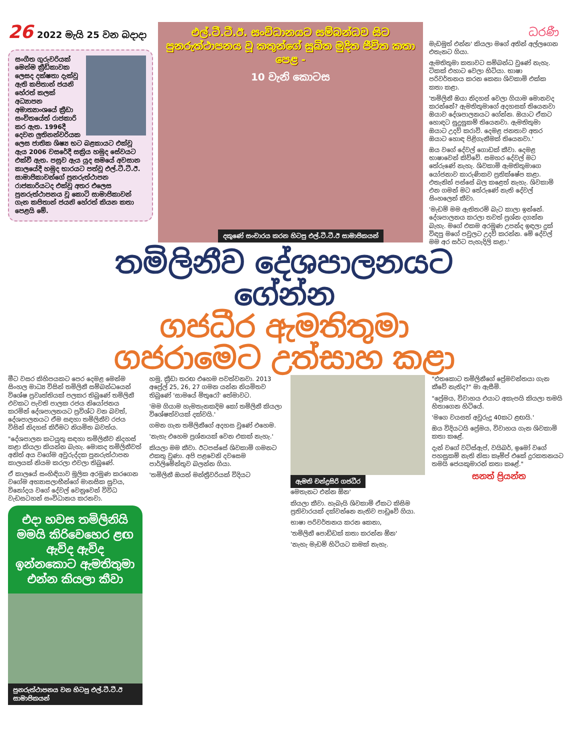26 2022 මැයි 25 වන බදාදා
සංගීත ගුරුවරියක් මෙන්ම ක්‍රීඩිකාවක ලෙසද දක්ෂතා දැක්වූ ඇති කපිතාන් ජයනි හේරත් කලක් අධ්‍යාපන අමාත්‍යාංශයේ ක්‍රීඩා සංවිතයේත් රාජකාරි කර ඇත. 1996දී දෙවන ලුතිනන්වරියක ලෙස ජාතික ශිෂ්‍ය භට බළකායට එක්වූ ඇය 2006 වසරේදී සක්‍රිය හමුද සේවයට එක්වී ඇත. පසුව ඇය යුද සමයේ අවසාන කාලයේදී හමුද භාරයට පත්වූ එල්.ටී.ටී.ඊ. සාමාජිකාවන්ගේ පුනරුත්ථාපන රාජකාරියටද එක්වූ අතර එලෙස පුනරුත්ථාපනය වූ කොටි සාමාජිකාවන් ගැන කපිතාන් ජයනි හේරත් කියන කතා පෙළයි මේ.
එල්.ටී.ටී.ඊ. සංවිධානයට සම්බන්ධව සිට පුනරුත්ථාපනය වූ කතුන්ගේ සුඛිත මුදිත ජීවිත කතා පෙළ -
10 වැනි කොටස
දකුණේ සංචාරය කරන හිටපු එල්.ටී.ටී.ඊ සාමාජිකයන්
ධරණී
මැඩමුත් එන්න' කියලා මගේ අතින් අල්ලගෙන එතැනට ගියා.
ඇමතිතුමා කතාවට සම්බන්ධ වුණේ නැහැ. ටිකක් එහාට වෙලා හිටියා. භාෂා පරිවර්තනය කරන කෙනා ශිවකාමි එක්ක කතා කළා.
'තමිලිනී ඔයා නිදහස් වෙලා ගියාම මොනවද කරන්නේ? ඇමතිතුමාගේ අදහසක් තියෙනවා ඔයාව දේශපාලනයට ගේන්න. ඔයාට ඒකට හොඳට සුදුසුකම් තියෙනවා. ඇමතිතුමා ඔයාට උදව් කරාවි. දෙමළ ජනතාව අතර ඔයාට හොඳ පිළිගැනීමක් තියෙනවා.'
ඔය වගේ දේවල් ගොඩක් කීවා. දෙමළ භාෂාවෙන් කිව්වේ. සමහර දේවල් මට තේරුණේ නැහැ. ශිවකාමි ඇමතිතුමාගෙ යෝජනාව කාරුණිකව ප්‍රතික්ෂේප කළා. එතැනින් පස්සේ බල කළෙත් නැහැ. ශිවකාමි එන ගමන් මට තේරුණේ නැති දේවල් සිංහලෙන් කීවා.
'මැඩම් මම ඇතිතරම් බැට කාලා ඉන්නේ. දේශපාලනය කරලා තවත් ප්‍රශ්න දගන්න බැහැ. මගේ එකම අරමුණ උපන්ද ඉඳලා දුක් විඳපු මගේ පවුලට උදව් කරන්න. මේ දේවල් මම අර සර්ට පැහැදිලි කළා.'
තමිලිනීව දේශපාලනයට ගේන්න
ගජධීර ඇමතිතුමා
ගජරාමෙට උත්සාහ කළා
මීට වසර කිහිපයකට පෙර දෙමළ මෙන්ම සිංහල මාධ්‍ය විසින් තමිලිනී සම්බන්ධයෙන් විශේෂ ප්‍රවෘත්තියක් පලකර තිබුණේ තමිලිනී එවකට පැවති පාලක රජය නියෝජනය කරමින් දේශපාලනයට ප්‍රවිශ්ට වන බවත්, දේශපාලනයට ඒම සඳහා තමිලිනීව රජය විසින් නිදහස් කිරීමට නියමිත බවත්ය.
"දේශපාලන කටයුතු සඳහා තමිලිනීව නිදහස් කළා කියලා කියන්න බැහැ. මොකද තමිලිනීවත් අනිත් අය වගේම අවුරුද්දක පුනරුත්ථාපන කාලයක් නියම කරලා එවලා තිබුණේ.
ඒ කාලයේ සංහිඳියාව මූලික අරමුණ කරගෙන වගේම අභ්‍යාසලාභීන්ගේ මානසික සුවය, විනෝදය වගේ දේවල් වෙනුවෙන් විවිධ වැඩසටහන් සංවිධානය කරනවා.
එදා හවස තමිලිනියි මමයි කිරිවෙහෙර ළඟ ඇවිද ඇවිද ඉන්නකොට ඇමතිතුමා එන්න කියලා කීවා
පුනරුත්ථාපනය වන හිටපු එල්.ටී.ටී.ඊ සාමාජිකයන්
හමු, ක්‍රීඩා තරඟ එහෙම පවත්වනවා. 2013 අප්‍රේල් 25, 26, 27 ගමන යන්න නියමිතව තිබුණේ 'සාමයේ මිතුරෝ' තේමාවට.
'මම ගියාම හැමතැනකදිම කෝ තමිලිනී කියලා විශේෂත්වයක් දක්වයි.'
ගමන ගැන තමිලිනීගේ අදහස වුණේ එහෙම.
'නැහැ එහෙම ප්‍රශ්නයක් වෙන එකක් නැහැ.'
කියලා මම කීවා. ඊටපස්සේ ශිවකාමි ගමනට එකතු වුණා. අපි පළවෙනි දවසෙම පාර්ලිමේන්තුව බලන්න ගියා.
'තමිලිනී ඔයත් මන්ත්‍රීවරියක් විදියට
ඇමති චන්ද්‍රසිරි ගජධීර
මෙතැනට එන්න ඕන'
කියලා කීවා. හැබැයි ශිවකාමි ඒකට කිසිම ප්‍රතිචාරයක් දක්වන්නෙ නැතිව පාඩුවේ ගියා.
භාෂා පරිවර්තනය කරන කෙනා,
'තමිලිනී පොඩ්ඩක් කතා කරන්න ඕන'
'නැහැ මැඩම් හිටියට කමක් නැහැ.
"එතකොට තමිලිනීගේ ප්‍රේමවන්තයා ගැන කීවේ නැතිද?" මා ඇසීමි.
"ප්‍රේමය, විවාහය එයාට අකැපයි කියලා තමයි හිතාගෙන හිටියේ.
'මගෙ වයසත් අවුරුදු 40කට ළඟයි.'
ඔය විදියටයි ප්‍රේමය, විවාහය ගැන ශිවකාමි කතා කළේ.
දැන් වගේ වට්ස්ඇප්, වයිබර්, ඉමෝ වගේ පහසුකම් නැති නිසා කෑම්ප් එකේ දුරකතනයට තමයි ජෙයකුමාරන් කතා කළේ."
සනත් ප්‍රියන්ත